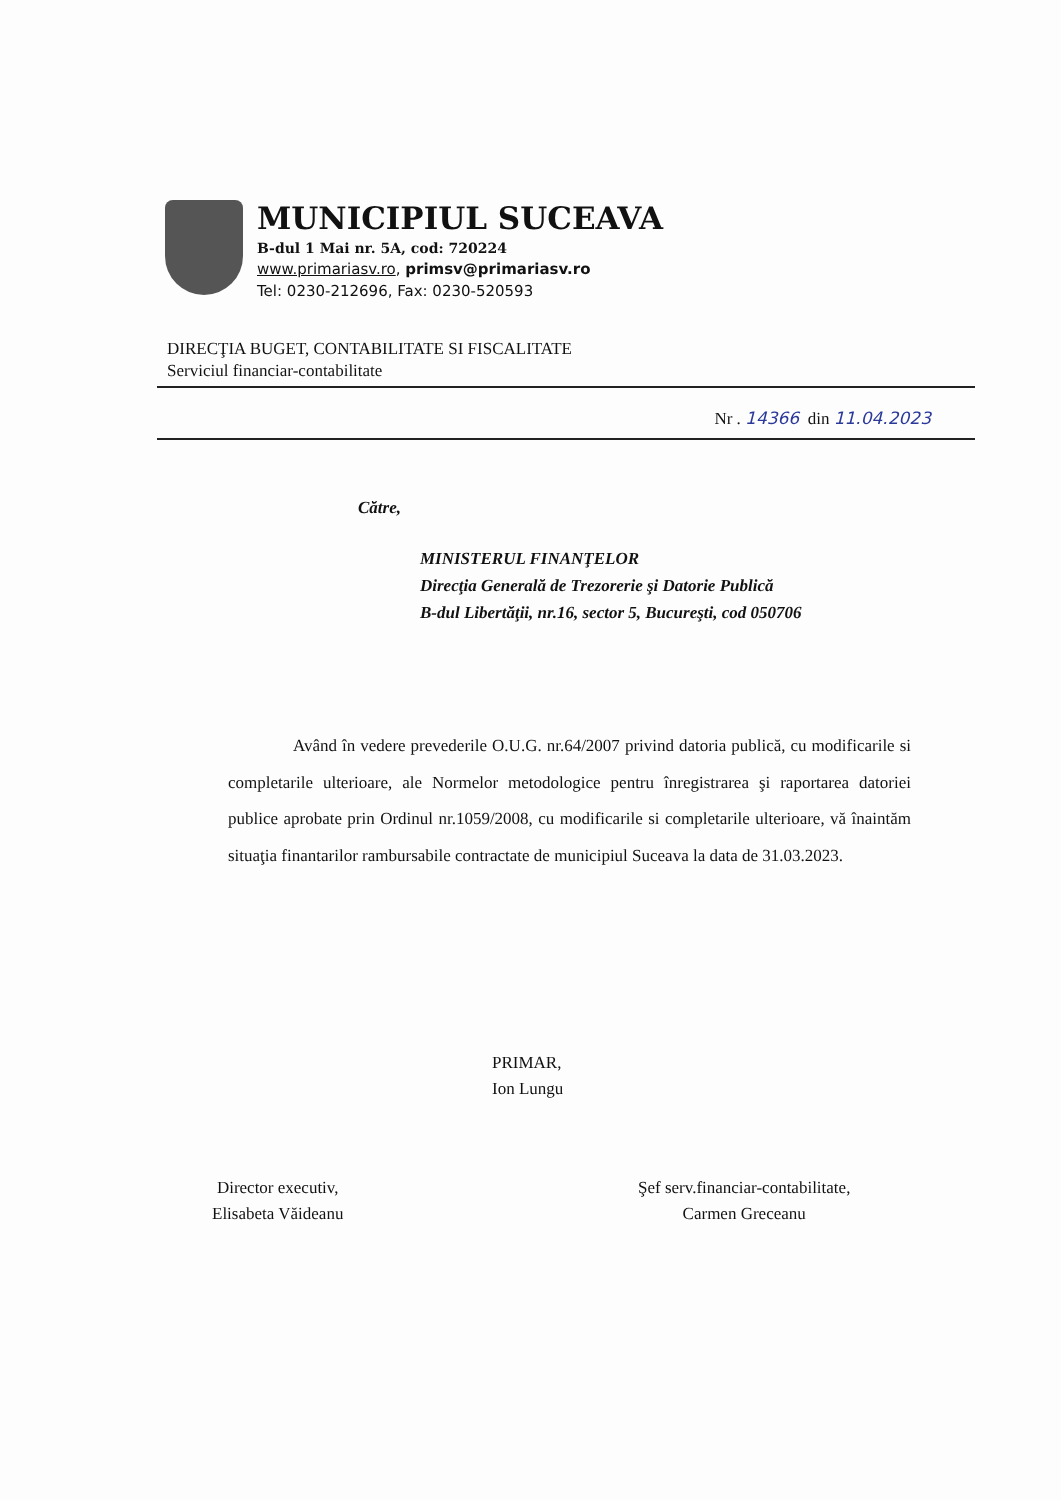MUNICIPIUL SUCEAVA
B-dul 1 Mai nr. 5A, cod: 720224
www.primariasv.ro, primsv@primariasv.ro
Tel: 0230-212696, Fax: 0230-520593
DIRECŢIA BUGET, CONTABILITATE SI FISCALITATE
Serviciul financiar-contabilitate
Nr . 14366 din 11.04.2023
Către,
MINISTERUL FINANŢELOR
Direcţia Generală de Trezorerie şi Datorie Publică
B-dul Libertăţii, nr.16, sector 5, Bucureşti, cod 050706
Având în vedere prevederile O.U.G. nr.64/2007 privind datoria publică, cu modificarile si completarile ulterioare, ale Normelor metodologice pentru înregistrarea şi raportarea datoriei publice aprobate prin Ordinul nr.1059/2008, cu modificarile si completarile ulterioare, vă înaintăm situaţia finantarilor rambursabile contractate de municipiul Suceava la data de 31.03.2023.
PRIMAR,
Ion Lungu
Director executiv,
Elisabeta Văideanu
Şef serv.financiar-contabilitate,
Carmen Greceanu